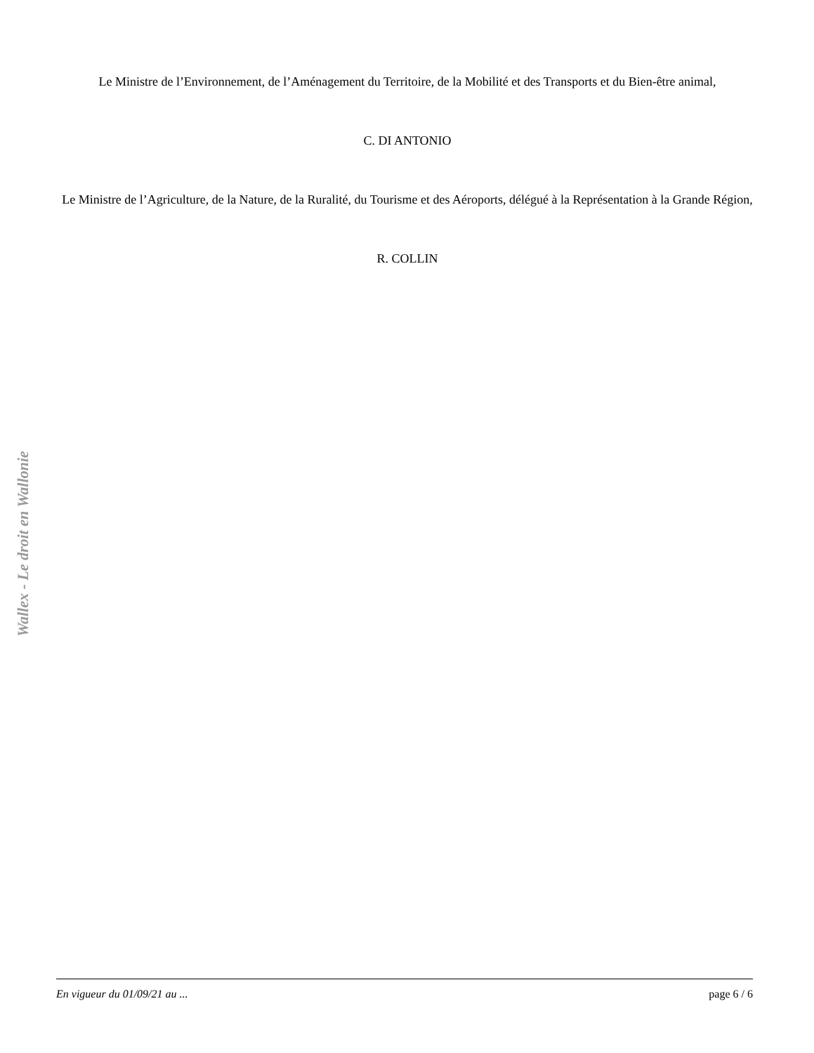Le Ministre de l’Environnement, de l’Aménagement du Territoire, de la Mobilité et des Transports et du Bien-être animal,
C. DI ANTONIO
Le Ministre de l’Agriculture, de la Nature, de la Ruralité, du Tourisme et des Aéroports, délégué à la Représentation à la Grande Région,
R. COLLIN
Wallex - Le droit en Wallonie
En vigueur du 01/09/21 au ... page 6 / 6